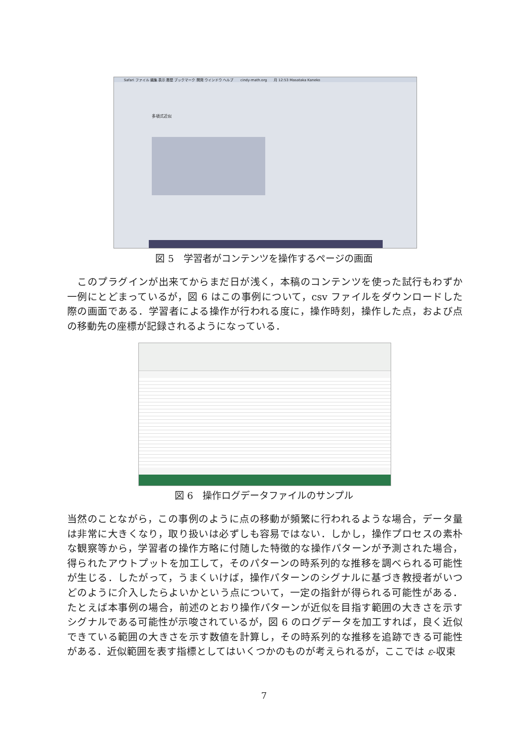Safari ファイル 編集 表示 履歴 ブックマーク 開発 ウインドウ ヘルプ　　cindy-math.org　　月 12:53 Masataka Kaneko
多項式近似
図 5　学習者がコンテンツを操作するページの画面
　このプラグインが出来てからまだ日が浅く，本稿のコンテンツを使った試行もわずか一例にとどまっているが，図 6 はこの事例について，csv ファイルをダウンロードした際の画面である．学習者による操作が行われる度に，操作時刻，操作した点，および点の移動先の座標が記録されるようになっている．
図 6　操作ログデータファイルのサンプル
当然のことながら，この事例のように点の移動が頻繁に行われるような場合，データ量は非常に大きくなり，取り扱いは必ずしも容易ではない．しかし，操作プロセスの素朴な観察等から，学習者の操作方略に付随した特徴的な操作パターンが予測された場合，得られたアウトプットを加工して，そのパターンの時系列的な推移を調べられる可能性が生じる．したがって，うまくいけば，操作パターンのシグナルに基づき教授者がいつどのように介入したらよいかという点について，一定の指針が得られる可能性がある．たとえば本事例の場合，前述のとおり操作パターンが近似を目指す範囲の大きさを示すシグナルである可能性が示唆されているが，図 6 のログデータを加工すれば，良く近似できている範囲の大きさを示す数値を計算し，その時系列的な推移を追跡できる可能性がある．近似範囲を表す指標としてはいくつかのものが考えられるが，ここでは ε-収束
7